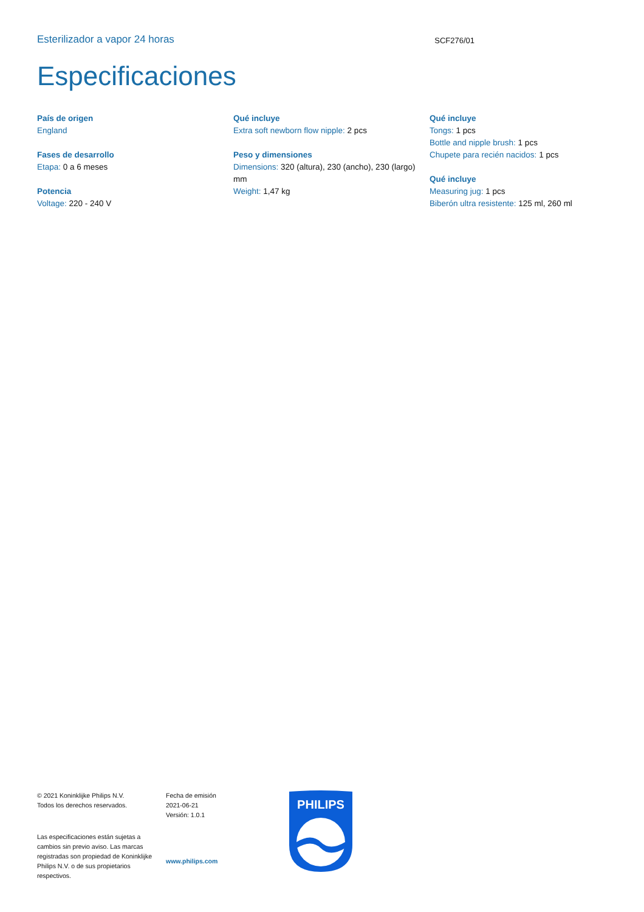Esterilizador a vapor 24 horas SCF276/01
Especificaciones
País de origen
England
Fases de desarrollo
Etapa: 0 a 6 meses
Potencia
Voltage: 220 - 240 V
Qué incluye
Extra soft newborn flow nipple: 2 pcs
Peso y dimensiones
Dimensions: 320 (altura), 230 (ancho), 230 (largo) mm
Weight: 1,47 kg
Qué incluye
Tongs: 1 pcs
Bottle and nipple brush: 1 pcs
Chupete para recién nacidos: 1 pcs
Qué incluye
Measuring jug: 1 pcs
Biberón ultra resistente: 125 ml, 260 ml
© 2021 Koninklijke Philips N.V.
Todos los derechos reservados.
Las especificaciones están sujetas a cambios sin previo aviso. Las marcas registradas son propiedad de Koninklijke Philips N.V. o de sus propietarios respectivos.
Fecha de emisión
2021-06-21
Versión: 1.0.1
www.philips.com
PHILIPS